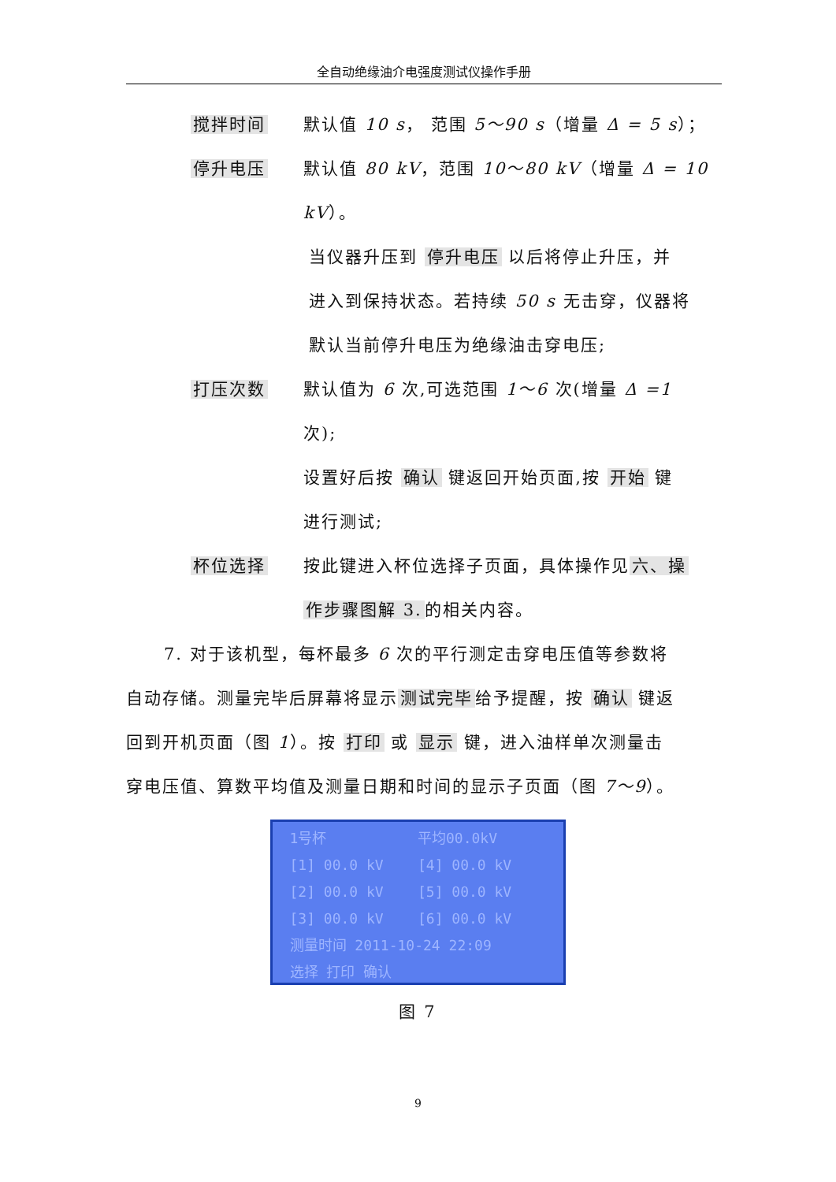全自动绝缘油介电强度测试仪操作手册
搅拌时间 默认值 10 s， 范围 5～90 s（增量 Δ = 5 s）；
停升电压 默认值 80 kV，范围 10～80 kV（增量 Δ = 10 kV）。
当仪器升压到 停升电压 以后将停止升压，并
进入到保持状态。若持续 50 s 无击穿，仪器将
默认当前停升电压为绝缘油击穿电压;
打压次数 默认值为 6 次,可选范围 1～6 次(增量 Δ =1 次);
设置好后按 确认 键返回开始页面,按 开始 键
进行测试;
杯位选择 按此键进入杯位选择子页面，具体操作见 六、操
作步骤图解 3. 的相关内容。
7. 对于该机型，每杯最多 6 次的平行测定击穿电压值等参数将
自动存储。测量完毕后屏幕将显示 测试完毕 给予提醒，按 确认 键返
回到开机页面（图 1）。按 打印 或 显示 键，进入油样单次测量击
穿电压值、算数平均值及测量日期和时间的显示子页面（图 7～9）。
1号杯 平均00.0kV
[1] 00.0 kV [4] 00.0 kV
[2] 00.0 kV [5] 00.0 kV
[3] 00.0 kV [6] 00.0 kV
测量时间 2011-10-24 22:09
选择 打印 确认
图 7
9